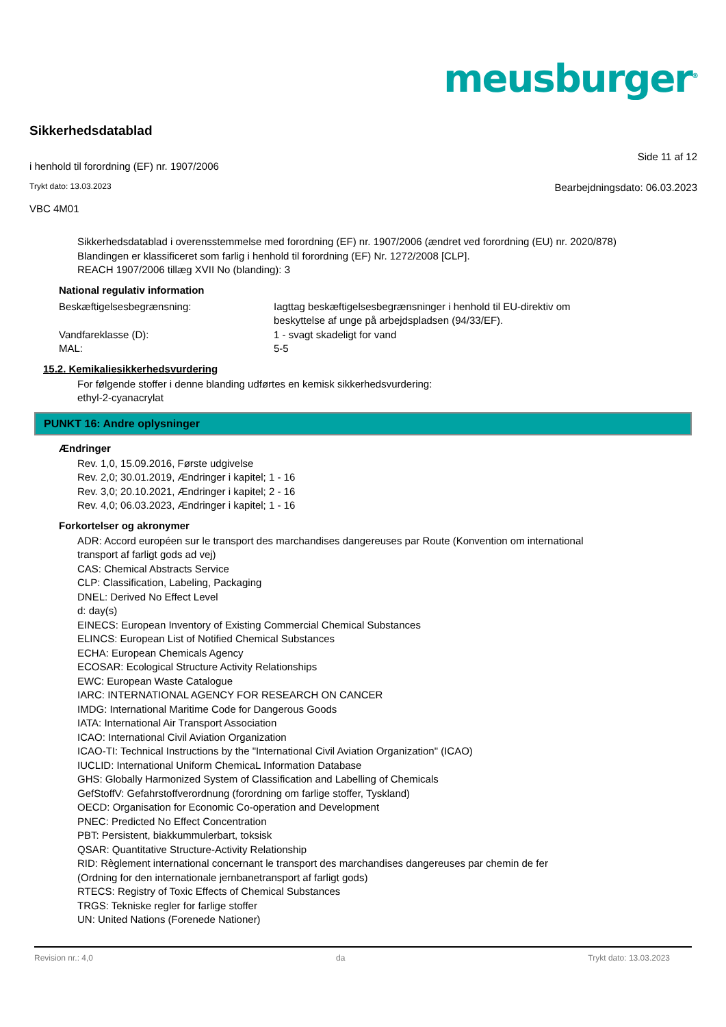meusburger<sup>®</sup>
Sikkerhedsdatablad
i henhold til forordning (EF) nr. 1907/2006 Side 11 af 12
Trykt dato: 13.03.2023 Bearbejdningsdato: 06.03.2023
VBC 4M01
Sikkerhedsdatablad i overensstemmelse med forordning (EF) nr. 1907/2006 (ændret ved forordning (EU) nr. 2020/878)
Blandingen er klassificeret som farlig i henhold til forordning (EF) Nr. 1272/2008 [CLP].
REACH 1907/2006 tillæg XVII No (blanding): 3
National regulativ information
Beskæftigelsesbegrænsning: Iagttag beskæftigelsesbegrænsninger i henhold til EU-direktiv om beskyttelse af unge på arbejdspladsen (94/33/EF).
Vandfareklasse (D): 1 - svagt skadeligt for vand
MAL: 5-5
15.2. Kemikaliesikkerhedsvurdering
For følgende stoffer i denne blanding udførtes en kemisk sikkerhedsvurdering:
ethyl-2-cyanacrylat
PUNKT 16: Andre oplysninger
Ændringer
Rev. 1,0, 15.09.2016, Første udgivelse
Rev. 2,0; 30.01.2019, Ændringer i kapitel; 1 - 16
Rev. 3,0; 20.10.2021, Ændringer i kapitel; 2 - 16
Rev. 4,0; 06.03.2023, Ændringer i kapitel; 1 - 16
Forkortelser og akronymer
ADR: Accord européen sur le transport des marchandises dangereuses par Route (Konvention om international transport af farligt gods ad vej)
CAS: Chemical Abstracts Service
CLP: Classification, Labeling, Packaging
DNEL: Derived No Effect Level
d: day(s)
EINECS: European Inventory of Existing Commercial Chemical Substances
ELINCS: European List of Notified Chemical Substances
ECHA: European Chemicals Agency
ECOSAR: Ecological Structure Activity Relationships
EWC: European Waste Catalogue
IARC: INTERNATIONAL AGENCY FOR RESEARCH ON CANCER
IMDG: International Maritime Code for Dangerous Goods
IATA: International Air Transport Association
ICAO: International Civil Aviation Organization
ICAO-TI: Technical Instructions by the "International Civil Aviation Organization" (ICAO)
IUCLID: International Uniform ChemicaL Information Database
GHS: Globally Harmonized System of Classification and Labelling of Chemicals
GefStoffV: Gefahrstoffverordnung (forordning om farlige stoffer, Tyskland)
OECD: Organisation for Economic Co-operation and Development
PNEC: Predicted No Effect Concentration
PBT: Persistent, biakkummulerbart, toksisk
QSAR: Quantitative Structure-Activity Relationship
RID: Règlement international concernant le transport des marchandises dangereuses par chemin de fer (Ordning for den internationale jernbanetransport af farligt gods)
RTECS: Registry of Toxic Effects of Chemical Substances
TRGS: Tekniske regler for farlige stoffer
UN: United Nations (Forenede Nationer)
Revision nr.: 4,0 da Trykt dato: 13.03.2023